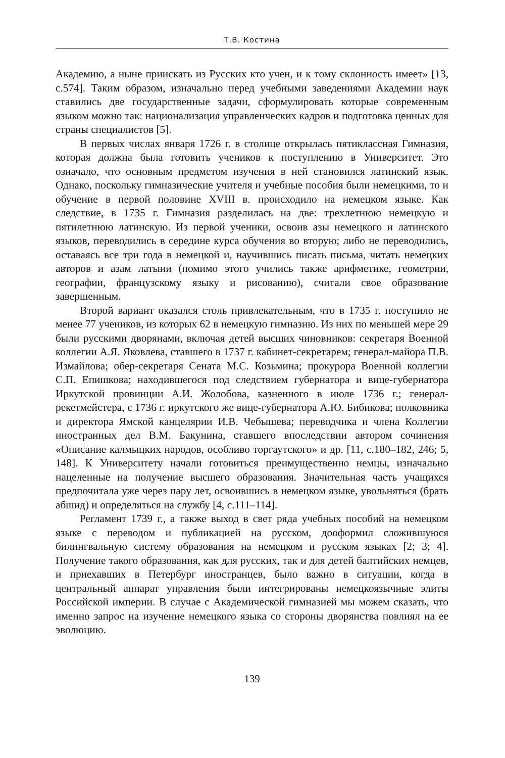Т.В. Костина
Академию, а ныне приискать из Русских кто учен, и к тому склонность имеет» [13, с.574]. Таким образом, изначально перед учебными заведениями Академии наук ставились две государственные задачи, сформулировать которые современным языком можно так: национализация управленческих кадров и подготовка ценных для страны специалистов [5].
В первых числах января 1726 г. в столице открылась пятиклассная Гимназия, которая должна была готовить учеников к поступлению в Университет. Это означало, что основным предметом изучения в ней становился латинский язык. Однако, поскольку гимназические учителя и учебные пособия были немецкими, то и обучение в первой половине XVIII в. происходило на немецком языке. Как следствие, в 1735 г. Гимназия разделилась на две: трехлетнюю немецкую и пятилетнюю латинскую. Из первой ученики, освоив азы немецкого и латинского языков, переводились в середине курса обучения во вторую; либо не переводились, оставаясь все три года в немецкой и, научившись писать письма, читать немецких авторов и азам латыни (помимо этого учились также арифметике, геометрии, географии, французскому языку и рисованию), считали свое образование завершенным.
Второй вариант оказался столь привлекательным, что в 1735 г. поступило не менее 77 учеников, из которых 62 в немецкую гимназию. Из них по меньшей мере 29 были русскими дворянами, включая детей высших чиновников: секретаря Военной коллегии А.Я. Яковлева, ставшего в 1737 г. кабинет-секретарем; генерал-майора П.В. Измайлова; обер-секретаря Сената М.С. Козьмина; прокурора Военной коллегии С.П. Епишкова; находившегося под следствием губернатора и вице-губернатора Иркутской провинции А.И. Жолобова, казненного в июле 1736 г.; генерал-рекетмейстера, с 1736 г. иркутского же вице-губернатора А.Ю. Бибикова; полковника и директора Ямской канцелярии И.В. Чебышева; переводчика и члена Коллегии иностранных дел В.М. Бакунина, ставшего впоследствии автором сочинения «Описание калмыцких народов, особливо торгаутского» и др. [11, с.180–182, 246; 5, 148]. К Университету начали готовиться преимущественно немцы, изначально нацеленные на получение высшего образования. Значительная часть учащихся предпочитала уже через пару лет, освоившись в немецком языке, увольняться (брать абшид) и определяться на службу [4, с.111–114].
Регламент 1739 г., а также выход в свет ряда учебных пособий на немецком языке с переводом и публикацией на русском, дооформил сложившуюся билингвальную систему образования на немецком и русском языках [2; 3; 4]. Получение такого образования, как для русских, так и для детей балтийских немцев, и приехавших в Петербург иностранцев, было важно в ситуации, когда в центральный аппарат управления были интегрированы немецкоязычные элиты Российской империи. В случае с Академической гимназией мы можем сказать, что именно запрос на изучение немецкого языка со стороны дворянства повлиял на ее эволюцию.
139